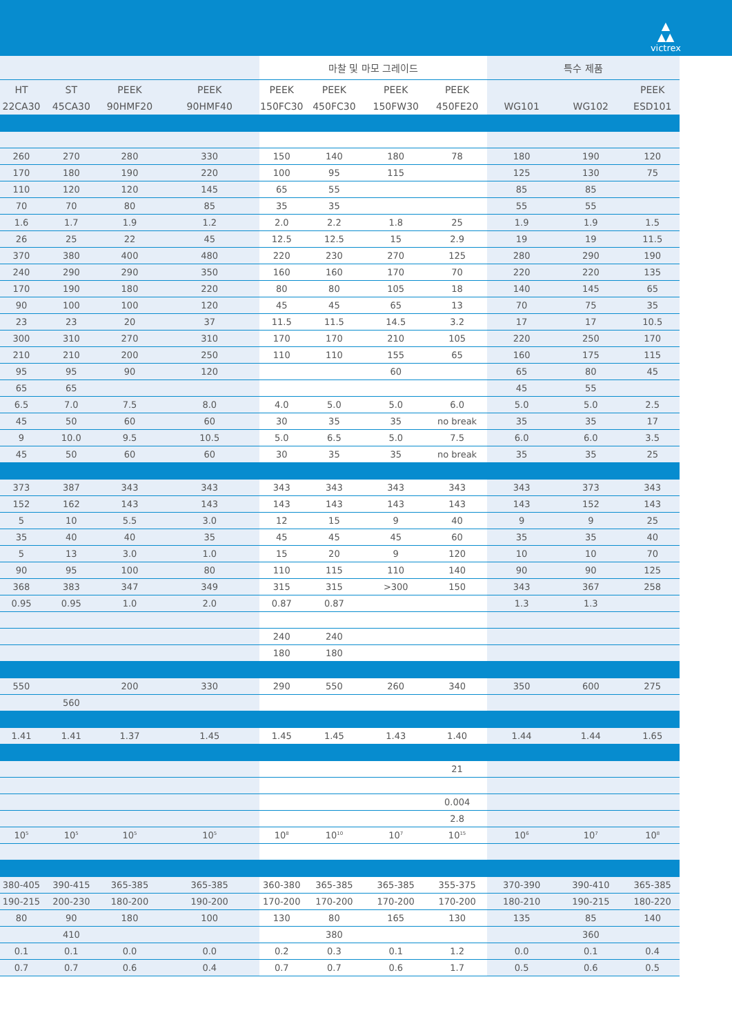▲
▲▲
victrex
| | | | | 마찰 및 마모 그레이드 | | | | 특수 제품 | | |
| --- | --- | --- | --- | --- | --- | --- | --- | --- | --- | --- |
| HT 22CA30 | ST 45CA30 | PEEK 90HMF20 | PEEK 90HMF40 | PEEK 150FC30 | PEEK 450FC30 | PEEK 150FW30 | PEEK 450FE20 | WG101 | WG102 | PEEK ESD101 |
| 260 | 270 | 280 | 330 | 150 | 140 | 180 | 78 | 180 | 190 | 120 |
| 170 | 180 | 190 | 220 | 100 | 95 | 115 | | 125 | 130 | 75 |
| 110 | 120 | 120 | 145 | 65 | 55 | | | 85 | 85 | |
| 70 | 70 | 80 | 85 | 35 | 35 | | | 55 | 55 | |
| 1.6 | 1.7 | 1.9 | 1.2 | 2.0 | 2.2 | 1.8 | 25 | 1.9 | 1.9 | 1.5 |
| 26 | 25 | 22 | 45 | 12.5 | 12.5 | 15 | 2.9 | 19 | 19 | 11.5 |
| 370 | 380 | 400 | 480 | 220 | 230 | 270 | 125 | 280 | 290 | 190 |
| 240 | 290 | 290 | 350 | 160 | 160 | 170 | 70 | 220 | 220 | 135 |
| 170 | 190 | 180 | 220 | 80 | 80 | 105 | 18 | 140 | 145 | 65 |
| 90 | 100 | 100 | 120 | 45 | 45 | 65 | 13 | 70 | 75 | 35 |
| 23 | 23 | 20 | 37 | 11.5 | 11.5 | 14.5 | 3.2 | 17 | 17 | 10.5 |
| 300 | 310 | 270 | 310 | 170 | 170 | 210 | 105 | 220 | 250 | 170 |
| 210 | 210 | 200 | 250 | 110 | 110 | 155 | 65 | 160 | 175 | 115 |
| 95 | 95 | 90 | 120 | | | 60 | | 65 | 80 | 45 |
| 65 | 65 | | | | | | | 45 | 55 | |
| 6.5 | 7.0 | 7.5 | 8.0 | 4.0 | 5.0 | 5.0 | 6.0 | 5.0 | 5.0 | 2.5 |
| 45 | 50 | 60 | 60 | 30 | 35 | 35 | no break | 35 | 35 | 17 |
| 9 | 10.0 | 9.5 | 10.5 | 5.0 | 6.5 | 5.0 | 7.5 | 6.0 | 6.0 | 3.5 |
| 45 | 50 | 60 | 60 | 30 | 35 | 35 | no break | 35 | 35 | 25 |
| 373 | 387 | 343 | 343 | 343 | 343 | 343 | 343 | 343 | 373 | 343 |
| 152 | 162 | 143 | 143 | 143 | 143 | 143 | 143 | 143 | 152 | 143 |
| 5 | 10 | 5.5 | 3.0 | 12 | 15 | 9 | 40 | 9 | 9 | 25 |
| 35 | 40 | 40 | 35 | 45 | 45 | 45 | 60 | 35 | 35 | 40 |
| 5 | 13 | 3.0 | 1.0 | 15 | 20 | 9 | 120 | 10 | 10 | 70 |
| 90 | 95 | 100 | 80 | 110 | 115 | 110 | 140 | 90 | 90 | 125 |
| 368 | 383 | 347 | 349 | 315 | 315 | >300 | 150 | 343 | 367 | 258 |
| 0.95 | 0.95 | 1.0 | 2.0 | 0.87 | 0.87 | | | 1.3 | 1.3 | |
| | | | | 240 | 240 | | | | | |
| | | | | 180 | 180 | | | | | |
| 550 | | 200 | 330 | 290 | 550 | 260 | 340 | 350 | 600 | 275 |
| | 560 | | | | | | | | | |
| 1.41 | 1.41 | 1.37 | 1.45 | 1.45 | 1.45 | 1.43 | 1.40 | 1.44 | 1.44 | 1.65 |
| | | | | | | | 21 | | | |
| | | | | | | | 0.004 | | | |
| | | | | | | | 2.8 | | | |
| 10<sup>5</sup> | 10<sup>5</sup> | 10<sup>5</sup> | 10<sup>5</sup> | 10<sup>8</sup> | 10<sup>10</sup> | 10<sup>7</sup> | 10<sup>15</sup> | 10<sup>6</sup> | 10<sup>7</sup> | 10<sup>8</sup> |
| 380-405 | 390-415 | 365-385 | 365-385 | 360-380 | 365-385 | 365-385 | 355-375 | 370-390 | 390-410 | 365-385 |
| 190-215 | 200-230 | 180-200 | 190-200 | 170-200 | 170-200 | 170-200 | 170-200 | 180-210 | 190-215 | 180-220 |
| 80 | 90 | 180 | 100 | 130 | 80 | 165 | 130 | 135 | 85 | 140 |
| | 410 | | | | 380 | | | | 360 | |
| 0.1 | 0.1 | 0.0 | 0.0 | 0.2 | 0.3 | 0.1 | 1.2 | 0.0 | 0.1 | 0.4 |
| 0.7 | 0.7 | 0.6 | 0.4 | 0.7 | 0.7 | 0.6 | 1.7 | 0.5 | 0.6 | 0.5 |